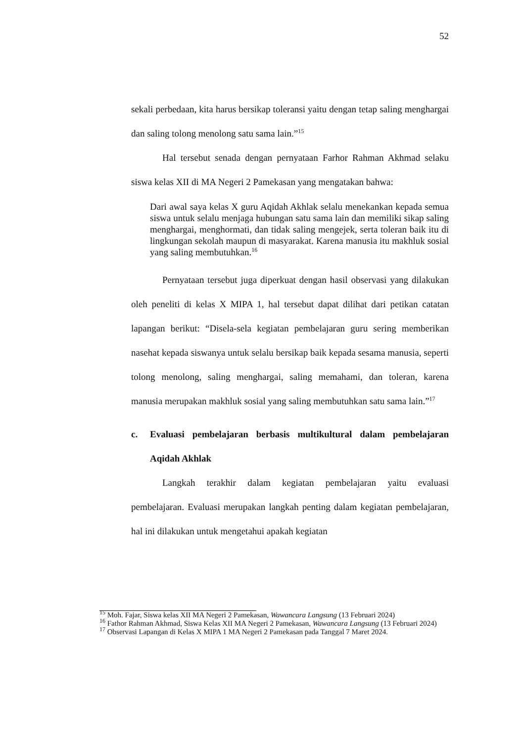52
sekali perbedaan, kita harus bersikap toleransi yaitu dengan tetap saling menghargai dan saling tolong menolong satu sama lain.”<sup>15</sup>
Hal tersebut senada dengan pernyataan Farhor Rahman Akhmad selaku siswa kelas XII di MA Negeri 2 Pamekasan yang mengatakan bahwa:
Dari awal saya kelas X guru Aqidah Akhlak selalu menekankan kepada semua siswa untuk selalu menjaga hubungan satu sama lain dan memiliki sikap saling menghargai, menghormati, dan tidak saling mengejek, serta toleran baik itu di lingkungan sekolah maupun di masyarakat. Karena manusia itu makhluk sosial yang saling membutuhkan.<sup>16</sup>
Pernyataan tersebut juga diperkuat dengan hasil observasi yang dilakukan oleh peneliti di kelas X MIPA 1, hal tersebut dapat dilihat dari petikan catatan lapangan berikut: “Disela-sela kegiatan pembelajaran guru sering memberikan nasehat kepada siswanya untuk selalu bersikap baik kepada sesama manusia, seperti tolong menolong, saling menghargai, saling memahami, dan toleran, karena manusia merupakan makhluk sosial yang saling membutuhkan satu sama lain.”<sup>17</sup>
c. Evaluasi pembelajaran berbasis multikultural dalam pembelajaran Aqidah Akhlak
Langkah terakhir dalam kegiatan pembelajaran yaitu evaluasi pembelajaran. Evaluasi merupakan langkah penting dalam kegiatan pembelajaran, hal ini dilakukan untuk mengetahui apakah kegiatan
<sup>15</sup> Moh. Fajar, Siswa kelas XII MA Negeri 2 Pamekasan, Wawancara Langsung (13 Februari 2024)
<sup>16</sup> Fathor Rahman Akhmad, Siswa Kelas XII MA Negeri 2 Pamekasan, Wawancara Langsung (13 Februari 2024)
<sup>17</sup> Observasi Lapangan di Kelas X MIPA 1 MA Negeri 2 Pamekasan pada Tanggal 7 Maret 2024.